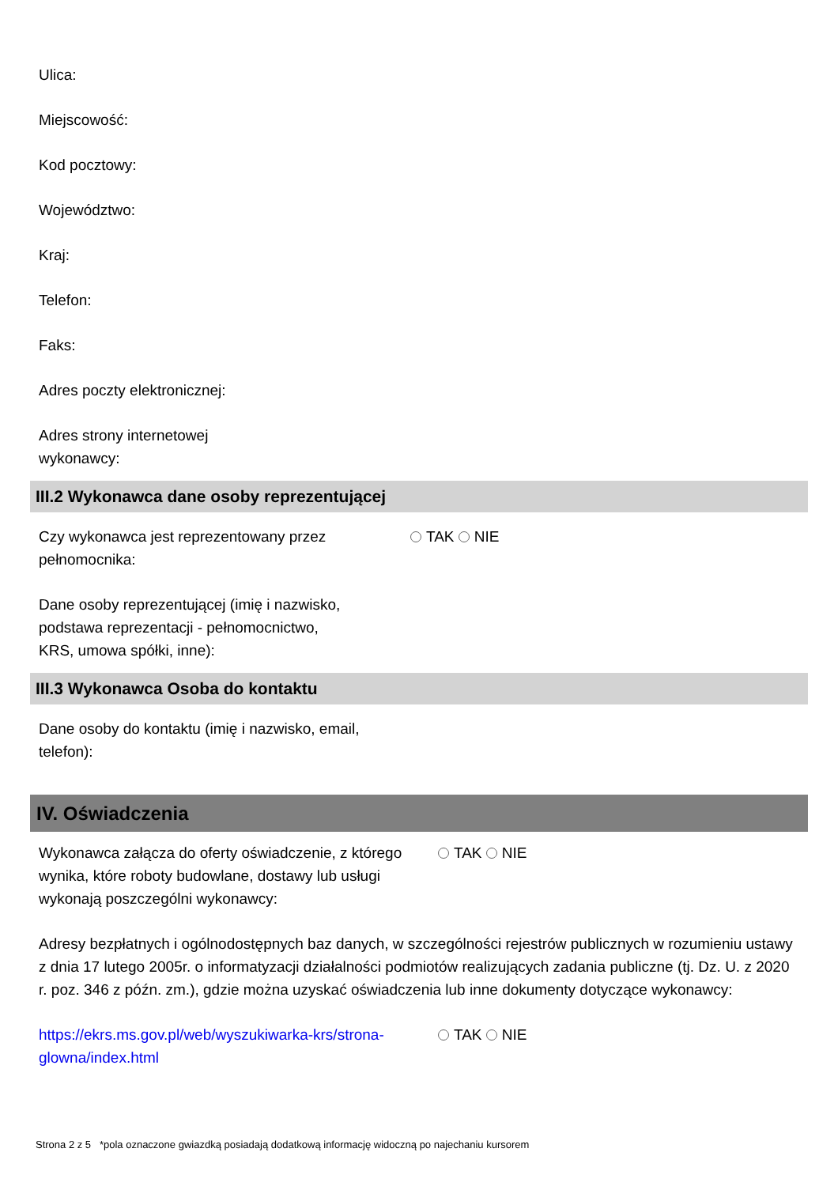Ulica:
Miejscowość:
Kod pocztowy:
Województwo:
Kraj:
Telefon:
Faks:
Adres poczty elektronicznej:
Adres strony internetowej
wykonawcy:
III.2 Wykonawca dane osoby reprezentującej
Czy wykonawca jest reprezentowany przez pełnomocnika:
TAK NIE
Dane osoby reprezentującej (imię i nazwisko,
podstawa reprezentacji - pełnomocnictwo,
KRS, umowa spółki, inne):
III.3 Wykonawca Osoba do kontaktu
Dane osoby do kontaktu (imię i nazwisko, email,
telefon):
IV. Oświadczenia
Wykonawca załącza do oferty oświadczenie, z którego wynika, które roboty budowlane, dostawy lub usługi wykonają poszczególni wykonawcy:
TAK NIE
Adresy bezpłatnych i ogólnodostępnych baz danych, w szczególności rejestrów publicznych w rozumieniu ustawy z dnia 17 lutego 2005r. o informatyzacji działalności podmiotów realizujących zadania publiczne (tj. Dz. U. z 2020 r. poz. 346 z późn. zm.), gdzie można uzyskać oświadczenia lub inne dokumenty dotyczące wykonawcy:
https://ekrs.ms.gov.pl/web/wyszukiwarka-krs/strona-glowna/index.html
TAK NIE
Strona 2 z 5 *pola oznaczone gwiazdką posiadają dodatkową informację widoczną po najechaniu kursorem